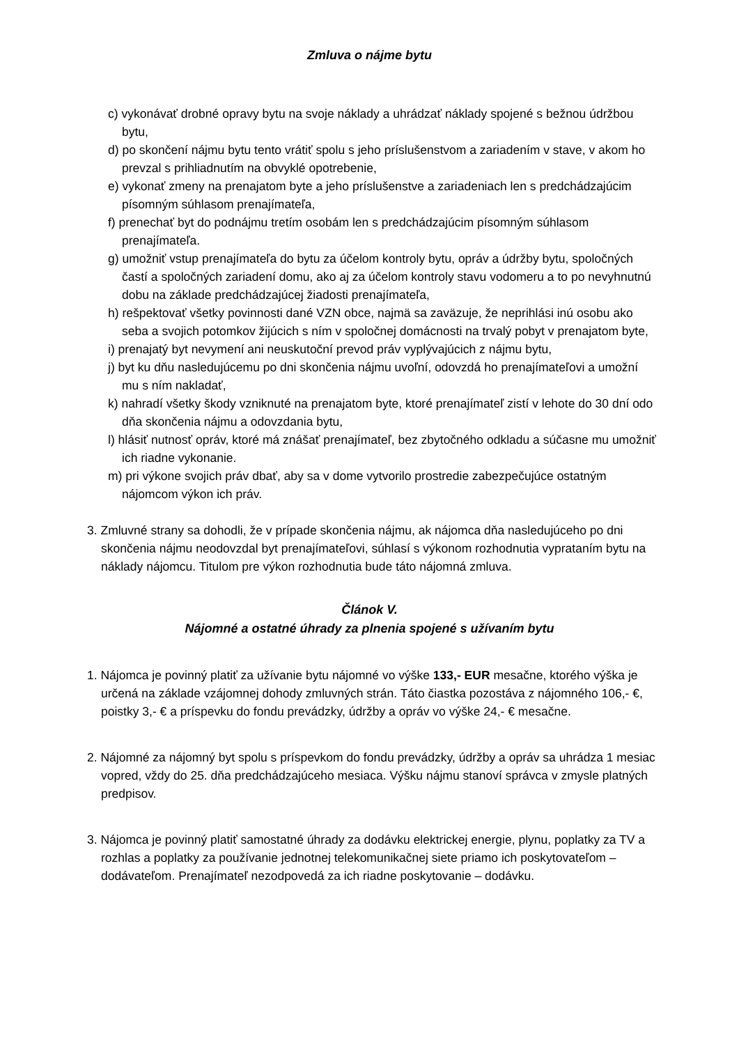Zmluva o nájme bytu
c) vykonávať drobné opravy bytu na svoje náklady a uhrádzať náklady spojené s bežnou údržbou bytu,
d) po skončení nájmu bytu tento vrátiť spolu s jeho príslušenstvom a zariadením v stave, v akom ho prevzal s prihliadnutím na obvyklé opotrebenie,
e) vykonať zmeny na prenajatom byte a jeho príslušenstve a zariadeniach len s predchádzajúcim písomným súhlasom prenajímateľa,
f) prenechať byt do podnájmu tretím osobám len s predchádzajúcim písomným súhlasom prenajímateľa.
g) umožniť vstup prenajímateľa do bytu za účelom kontroly bytu, opráv a údržby bytu, spoločných častí a spoločných zariadení domu, ako aj za účelom kontroly stavu vodomeru a to po nevyhnutnú dobu na základe predchádzajúcej žiadosti prenajímateľa,
h) rešpektovať všetky povinnosti dané VZN obce, najmä sa zaväzuje, že neprihlási inú osobu ako seba a svojich potomkov žijúcich s ním v spoločnej domácnosti na trvalý pobyt v prenajatom byte,
i) prenajatý byt nevymení ani neuskutoční prevod práv vyplývajúcich z nájmu bytu,
j) byt ku dňu nasledujúcemu po dni skončenia nájmu uvoľní, odovzdá ho prenajímateľovi a umožní mu s ním nakladať,
k) nahradí všetky škody vzniknuté na prenajatom byte, ktoré prenajímateľ zistí v lehote do 30 dní odo dňa skončenia nájmu a odovzdania bytu,
l) hlásiť nutnosť opráv, ktoré má znášať prenajímateľ, bez zbytočného odkladu a súčasne mu umožniť ich riadne vykonanie.
m) pri výkone svojich práv dbať, aby sa v dome vytvorilo prostredie zabezpečujúce ostatným nájomcom výkon ich práv.
3. Zmluvné strany sa dohodli, že v prípade skončenia nájmu, ak nájomca dňa nasledujúceho po dni skončenia nájmu neodovzdal byt prenajímateľovi, súhlasí s výkonom rozhodnutia vyprataním bytu na náklady nájomcu. Titulom pre výkon rozhodnutia bude táto nájomná zmluva.
Článok V.
Nájomné a ostatné úhrady za plnenia spojené s užívaním bytu
1. Nájomca je povinný platiť za užívanie bytu nájomné vo výške 133,- EUR mesačne, ktorého výška je určená na základe vzájomnej dohody zmluvných strán. Táto čiastka pozostáva z nájomného 106,- €, poistky 3,- € a príspevku do fondu prevádzky, údržby a opráv vo výške 24,- € mesačne.
2. Nájomné za nájomný byt spolu s príspevkom do fondu prevádzky, údržby a opráv sa uhrádza 1 mesiac vopred, vždy do 25. dňa predchádzajúceho mesiaca. Výšku nájmu stanoví správca v zmysle platných predpisov.
3. Nájomca je povinný platiť samostatné úhrady za dodávku elektrickej energie, plynu, poplatky za TV a rozhlas a poplatky za používanie jednotnej telekomunikačnej siete priamo ich poskytovateľom – dodávateľom. Prenajímateľ nezodpovedá za ich riadne poskytovanie – dodávku.